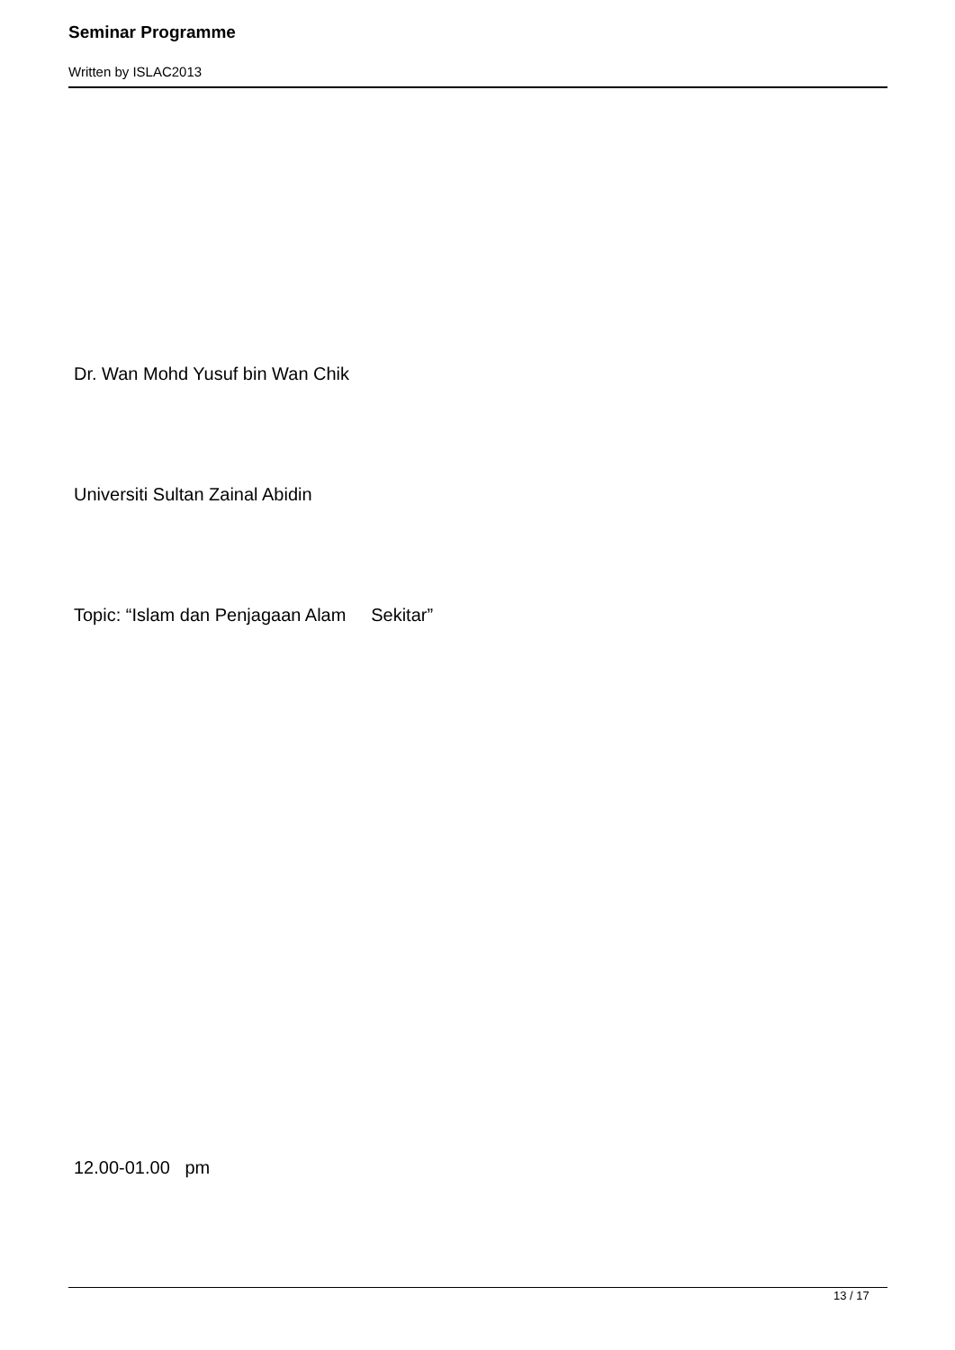Seminar Programme
Written by ISLAC2013
Dr. Wan Mohd Yusuf bin Wan Chik
Universiti Sultan Zainal Abidin
Topic: “Islam dan Penjagaan Alam Sekitar”
12.00-01.00 pm
13 / 17